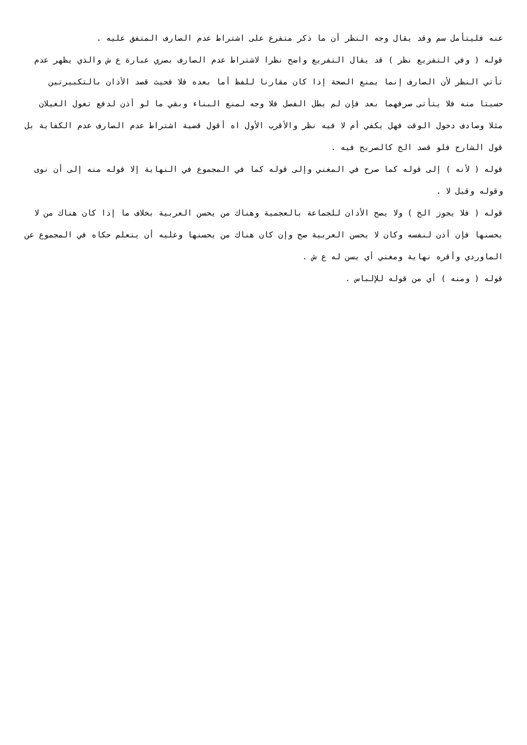عنه فليتأمل سم وقد يقال وجه النظر أن ما ذكر متفرع على اشتراط عدم الصارف المتفق عليه .
قوله ( وفي التفريع نظر ) قد يقال التفريع واضح نظرا لاشتراط عدم الصارف بصري عبارة ع ش والذي يظهر عدم تأتي النظر لأن الصارف إنما يمنع الصحة إذا كان مقارنا للفظ أما بعده فلا فحيث قصد الأذان بالتكبيرتين حسبتا منه فلا يتأتى صرفهما بعد فإن لم يطل الفصل فلا وجه لمنع البناء وبقي ما لو أذن لدفع تغول الغيلان مثلا وصادف دخول الوقت فهل يكفي أم لا فيه نظر والأقرب الأول اه أقول قضية اشتراط عدم الصارف عدم الكفاية بل قول الشارح فلو قصد الخ كالصريح فيه .
قوله ( لأنه ) إلى قوله كما صرح في المغني وإلى قوله كما في المجموع في النهاية إلا قوله منه إلى أن نوى وقوله وقيل لا .
قوله ( فلا يجوز الخ ) ولا يصح الأذان للجماعة بالعجمية وهناك من يحسن العربية بخلاف ما إذا كان هناك من لا يحسنها فإن أذن لنفسه وكان لا يحسن العربية صح وإن كان هناك من يحسنها وعليه أن يتعلم حكاه في المجموع عن الماوردي وأقره نهاية ومغني أي يسن له ع ش .
قوله ( ومنه ) أي من قوله للإلباس .